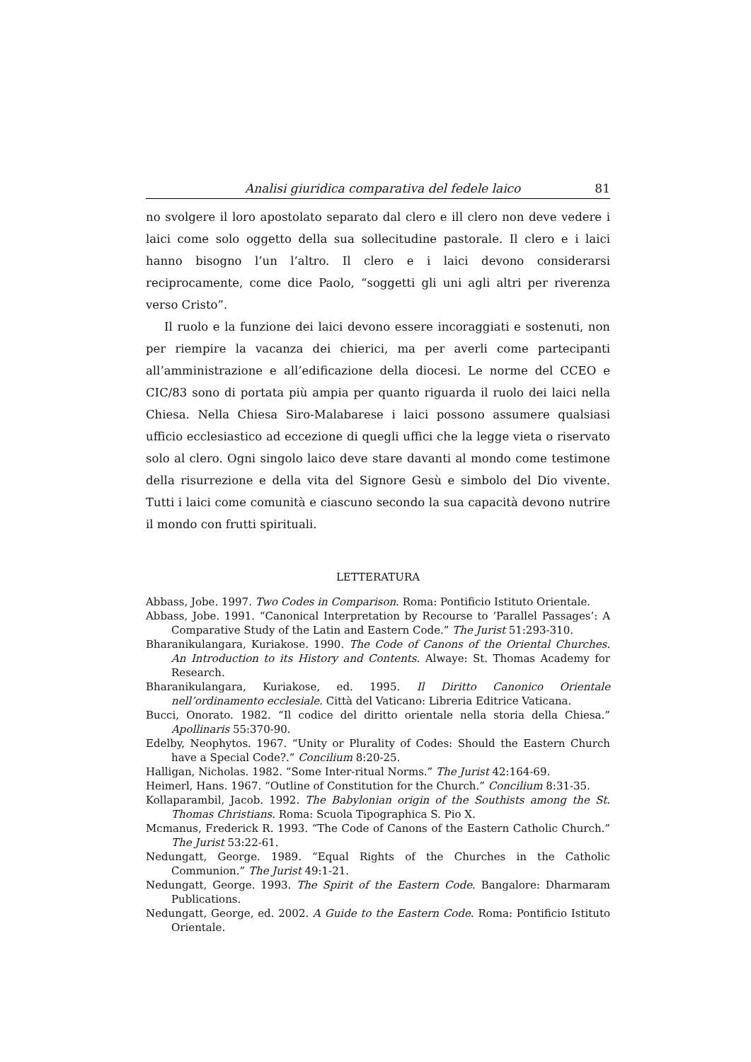Analisi giuridica comparativa del fedele laico 81
no svolgere il loro apostolato separato dal clero e ill clero non deve vedere i laici come solo oggetto della sua sollecitudine pastorale. Il clero e i laici hanno bisogno l’un l’altro. Il clero e i laici devono considerarsi reciprocamente, come dice Paolo, “soggetti gli uni agli altri per riverenza verso Cristo”.
Il ruolo e la funzione dei laici devono essere incoraggiati e sostenuti, non per riempire la vacanza dei chierici, ma per averli come partecipanti all’amministrazione e all’edificazione della diocesi. Le norme del CCEO e CIC/83 sono di portata più ampia per quanto riguarda il ruolo dei laici nella Chiesa. Nella Chiesa Siro-Malabarese i laici possono assumere qualsiasi ufficio ecclesiastico ad eccezione di quegli uffici che la legge vieta o riservato solo al clero. Ogni singolo laico deve stare davanti al mondo come testimone della risurrezione e della vita del Signore Gesù e simbolo del Dio vivente. Tutti i laici come comunità e ciascuno secondo la sua capacità devono nutrire il mondo con frutti spirituali.
LETTERATURA
Abbass, Jobe. 1997. Two Codes in Comparison. Roma: Pontificio Istituto Orientale.
Abbass, Jobe. 1991. “Canonical Interpretation by Recourse to ‘Parallel Passages’: A Comparative Study of the Latin and Eastern Code.” The Jurist 51:293-310.
Bharanikulangara, Kuriakose. 1990. The Code of Canons of the Oriental Churches. An Introduction to its History and Contents. Alwaye: St. Thomas Academy for Research.
Bharanikulangara, Kuriakose, ed. 1995. Il Diritto Canonico Orientale nell’ordinamento ecclesiale. Città del Vaticano: Libreria Editrice Vaticana.
Bucci, Onorato. 1982. “Il codice del diritto orientale nella storia della Chiesa.” Apollinaris 55:370-90.
Edelby, Neophytos. 1967. “Unity or Plurality of Codes: Should the Eastern Church have a Special Code?.” Concilium 8:20-25.
Halligan, Nicholas. 1982. “Some Inter-ritual Norms.” The Jurist 42:164-69.
Heimerl, Hans. 1967. “Outline of Constitution for the Church.” Concilium 8:31-35.
Kollaparambil, Jacob. 1992. The Babylonian origin of the Southists among the St. Thomas Christians. Roma: Scuola Tipographica S. Pio X.
Mcmanus, Frederick R. 1993. “The Code of Canons of the Eastern Catholic Church.” The Jurist 53:22-61.
Nedungatt, George. 1989. “Equal Rights of the Churches in the Catholic Communion.” The Jurist 49:1-21.
Nedungatt, George. 1993. The Spirit of the Eastern Code. Bangalore: Dharmaram Publications.
Nedungatt, George, ed. 2002. A Guide to the Eastern Code. Roma: Pontificio Istituto Orientale.